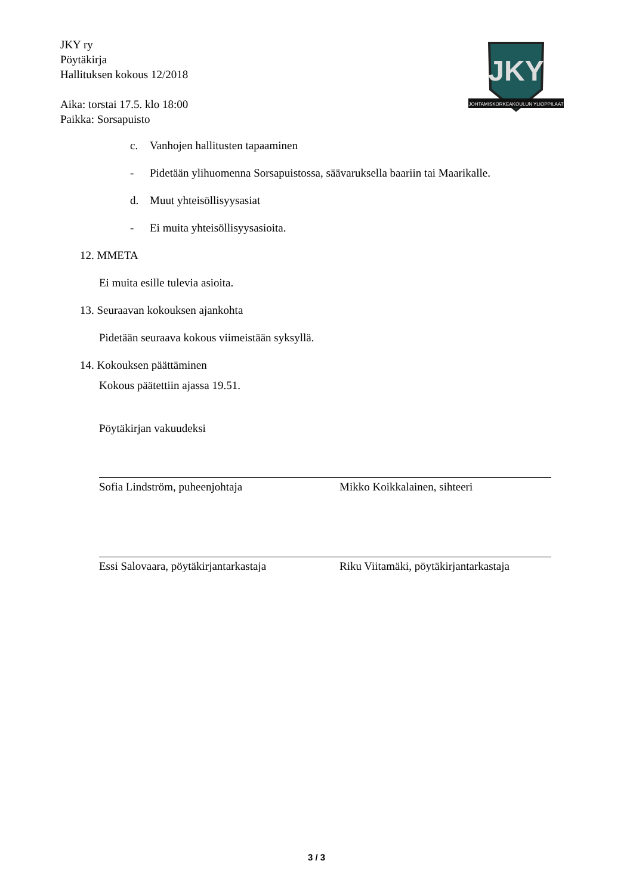JKY ry
Pöytäkirja
Hallituksen kokous 12/2018
Aika: torstai 17.5. klo 18:00
Paikka: Sorsapuisto
JKY
JOHTAMISKORKEAKOULUN YLIOPPILAAT
c. Vanhojen hallitusten tapaaminen
- Pidetään ylihuomenna Sorsapuistossa, säävaruksella baariin tai Maarikalle.
d. Muut yhteisöllisyysasiat
- Ei muita yhteisöllisyysasioita.
12. MMETA
Ei muita esille tulevia asioita.
13. Seuraavan kokouksen ajankohta
Pidetään seuraava kokous viimeistään syksyllä.
14. Kokouksen päättäminen
Kokous päätettiin ajassa 19.51.
Pöytäkirjan vakuudeksi
Sofia Lindström, puheenjohtaja Mikko Koikkalainen, sihteeri
Essi Salovaara, pöytäkirjantarkastaja
Riku Viitamäki, pöytäkirjantarkastaja
3 / 3